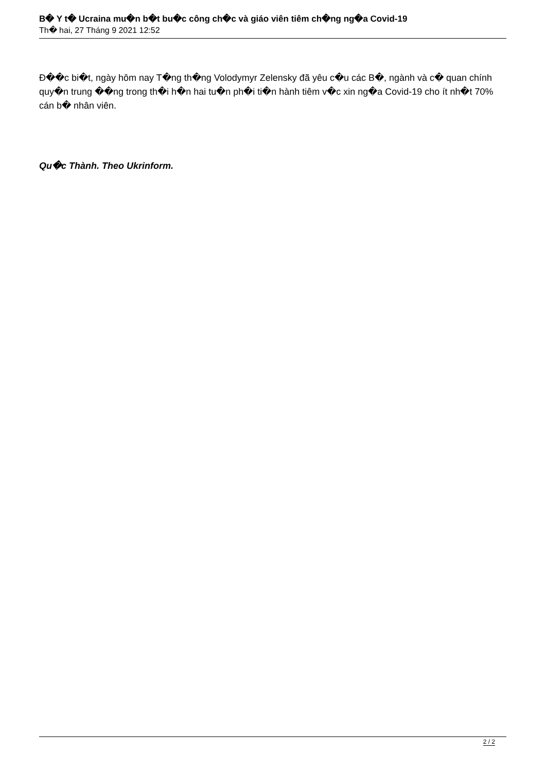B� Y t� Ucraina mu�n b�t bu�c công ch�c và giáo viên tiêm ch�ng ng�a Covid-19
Th� hai, 27 Tháng 9 2021 12:52
Đ��c bi�t, ngày hôm nay T�ng th�ng Volodymyr Zelensky đã yêu c�u các B�, ngành và c� quan chính quy�n trung ��ng trong th�i h�n hai tu�n ph�i ti�n hành tiêm v�c xin ng�a Covid-19 cho ít nh�t 70% cán b� nhân viên.
Qu�c Thành. Theo Ukrinform.
2 / 2